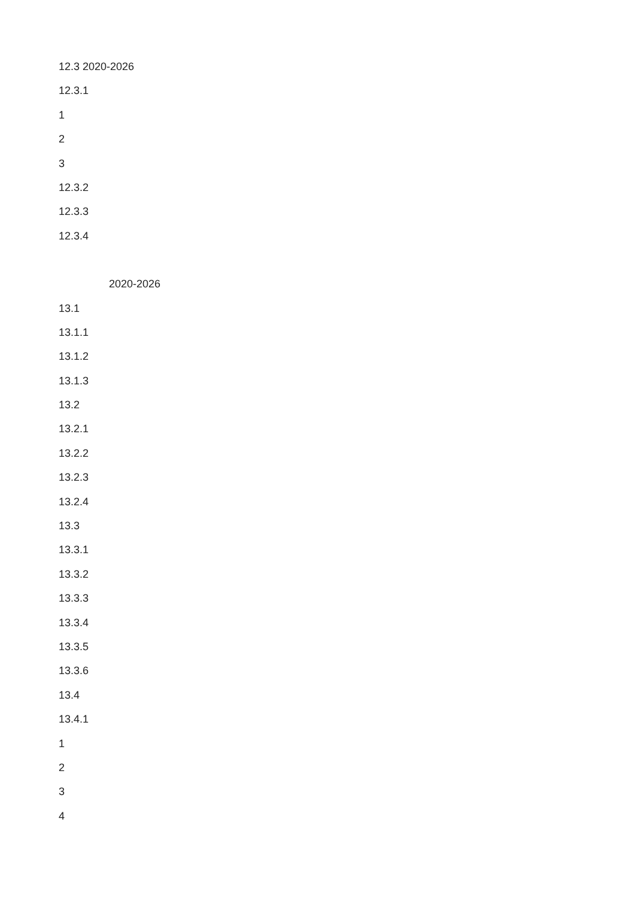12.3 2020-2026
12.3.1
1
2
3
12.3.2
12.3.3
12.3.4
2020-2026
13.1
13.1.1
13.1.2
13.1.3
13.2
13.2.1
13.2.2
13.2.3
13.2.4
13.3
13.3.1
13.3.2
13.3.3
13.3.4
13.3.5
13.3.6
13.4
13.4.1
1
2
3
4